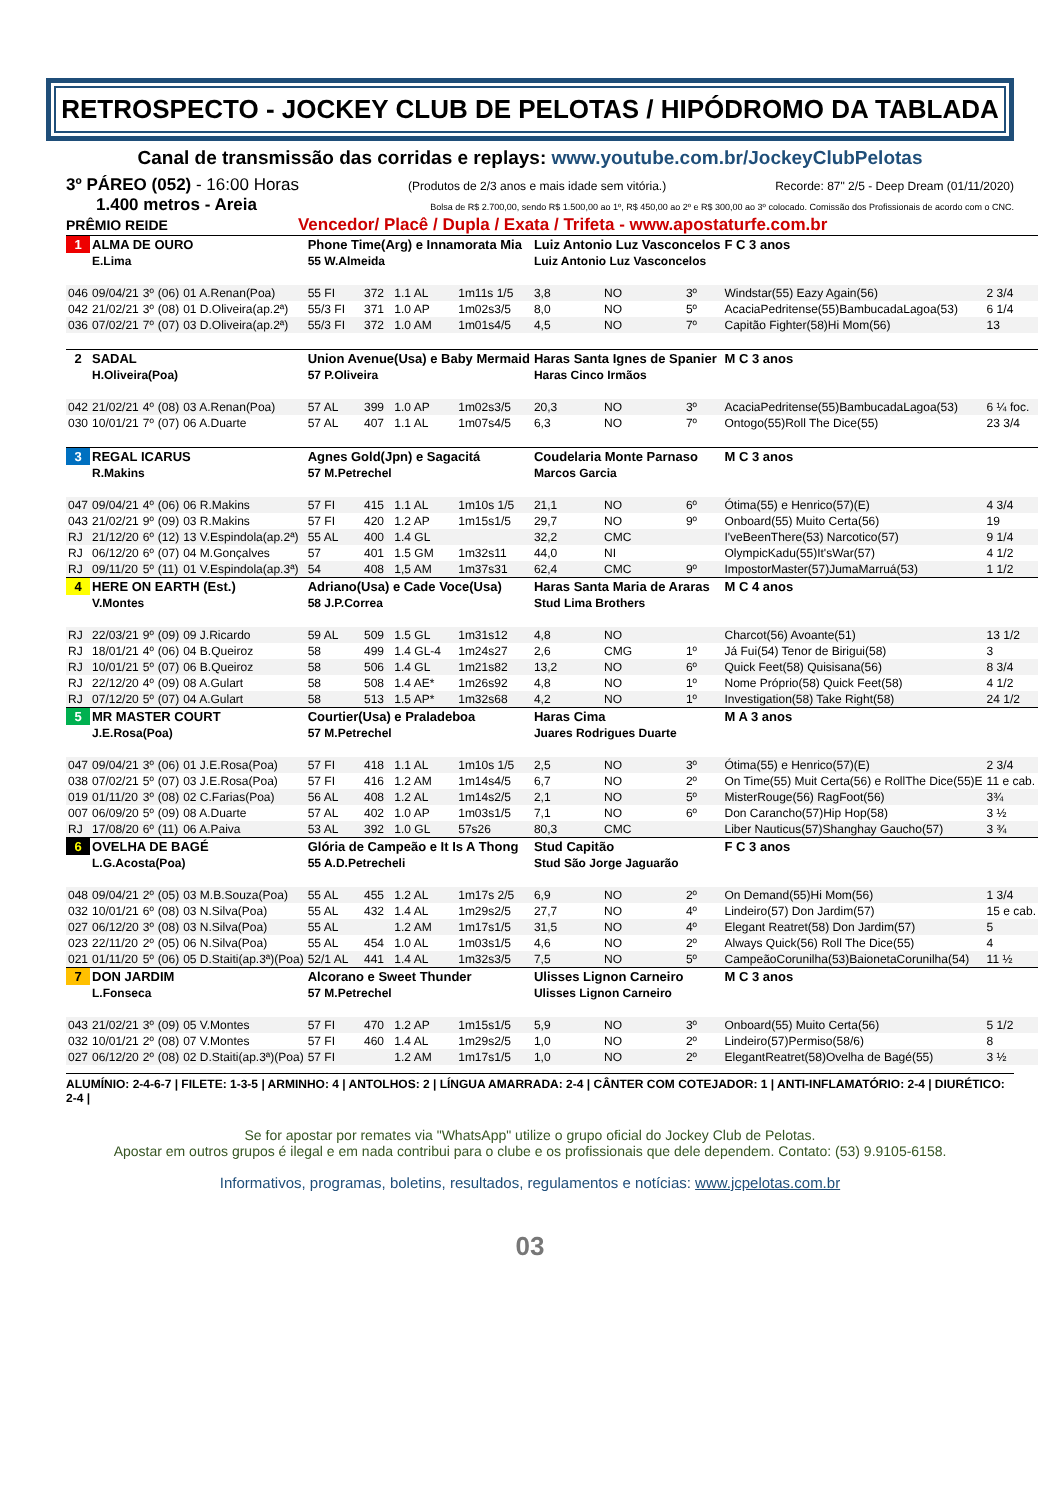RETROSPECTO - JOCKEY CLUB DE PELOTAS / HIPÓDROMO DA TABLADA
Canal de transmissão das corridas e replays: www.youtube.com.br/JockeyClubPelotas
3º PÁREO (052) - 16:00 Horas (Produtos de 2/3 anos e mais idade sem vitória.) Recorde: 87" 2/5 - Deep Dream (01/11/2020)
1.400 metros - Areia Bolsa de R$ 2.700,00, sendo R$ 1.500,00 ao 1º, R$ 450,00 ao 2º e R$ 300,00 ao 3º colocado. Comissão dos Profissionais de acordo com o CNC.
PRÊMIO REIDE Vencedor/ Placê / Dupla / Exata / Trifeta - www.apostaturfe.com.br
| 1 | ALMA DE OURO | | | | Phone Time(Arg) e Innamorata Mia | | | | Luiz Antonio Luz Vasconcelos | | | | F C 3 anos | |
| | E.Lima | | | | 55 W.Almeida | | | | Luiz Antonio Luz Vasconcelos | | | | | |
| 046 | 09/04/21 | 3º | (06) | 01 A.Renan(Poa) | 55 FI | 372 | 1.1 AL | 1m11s 1/5 | 3,8 | NO | 3º | Windstar(55) Eazy Again(56) | | 2 3/4 |
| 042 | 21/02/21 | 3º | (08) | 01 D.Oliveira(ap.2ª) | 55/3 FI | 371 | 1.0 AP | 1m02s3/5 | 8,0 | NO | 5º | AcaciaPedritense(55)BambucadaLagoa(53) | | 6 1/4 |
| 036 | 07/02/21 | 7º | (07) | 03 D.Oliveira(ap.2ª) | 55/3 FI | 372 | 1.0 AM | 1m01s4/5 | 4,5 | NO | 7º | Capitão Fighter(58)Hi Mom(56) | | 13 |
| 2 | SADAL | | | | Union Avenue(Usa) e Baby Mermaid | | | | Haras Santa Ignes de Spanier | | | | M C 3 anos | |
| | H.Oliveira(Poa) | | | | 57 P.Oliveira | | | | Haras Cinco Irmãos | | | | | |
| 042 | 21/02/21 | 4º | (08) | 03 A.Renan(Poa) | 57 AL | 399 | 1.0 AP | 1m02s3/5 | 20,3 | NO | 3º | AcaciaPedritense(55)BambucadaLagoa(53) | | 6 ¼ foc. |
| 030 | 10/01/21 | 7º | (07) | 06 A.Duarte | 57 AL | 407 | 1.1 AL | 1m07s4/5 | 6,3 | NO | 7º | Ontogo(55)Roll The Dice(55) | | 23 3/4 |
| 3 | REGAL ICARUS | | | | Agnes Gold(Jpn) e Sagacitá | | | | Coudelaria Monte Parnaso | | | | M C 3 anos | |
| | R.Makins | | | | 57 M.Petrechel | | | | Marcos Garcia | | | | | |
| 047 | 09/04/21 | 4º | (06) | 06 R.Makins | 57 FI | 415 | 1.1 AL | 1m10s 1/5 | 21,1 | NO | 6º | Ótima(55) e Henrico(57)(E) | | 4 3/4 |
| 043 | 21/02/21 | 9º | (09) | 03 R.Makins | 57 FI | 420 | 1.2 AP | 1m15s1/5 | 29,7 | NO | 9º | Onboard(55) Muito Certa(56) | | 19 |
| RJ | 21/12/20 | 6º | (12) | 13 V.Espindola(ap.2ª) | 55 AL | 400 | 1.4 GL | | 32,2 | CMC | | I'veBeenThere(53) Narcotico(57) | | 9 1/4 |
| RJ | 06/12/20 | 6º | (07) | 04 M.Gonçalves | 57 | 401 | 1.5 GM | 1m32s11 | 44,0 | NI | | OlympicKadu(55)It'sWar(57) | | 4 1/2 |
| RJ | 09/11/20 | 5º | (11) | 01 V.Espindola(ap.3ª) | 54 | 408 | 1,5 AM | 1m37s31 | 62,4 | CMC | 9º | ImpostorMaster(57)JumaMarruá(53) | | 1 1/2 |
| 4 | HERE ON EARTH (Est.) | | | | Adriano(Usa) e Cade Voce(Usa) | | | | Haras Santa Maria de Araras | | | | M C 4 anos | |
| | V.Montes | | | | 58 J.P.Correa | | | | Stud Lima Brothers | | | | | |
| RJ | 22/03/21 | 9º | (09) | 09 J.Ricardo | 59 AL | 509 | 1.5 GL | 1m31s12 | 4,8 | NO | | Charcot(56) Avoante(51) | | 13 1/2 |
| RJ | 18/01/21 | 4º | (06) | 04 B.Queiroz | 58 | 499 | 1.4 GL-4 | 1m24s27 | 2,6 | CMG | 1º | Já Fui(54) Tenor de Birigui(58) | | 3 |
| RJ | 10/01/21 | 5º | (07) | 06 B.Queiroz | 58 | 506 | 1.4 GL | 1m21s82 | 13,2 | NO | 6º | Quick Feet(58) Quisisana(56) | | 8 3/4 |
| RJ | 22/12/20 | 4º | (09) | 08 A.Gulart | 58 | 508 | 1.4 AE* | 1m26s92 | 4,8 | NO | 1º | Nome Próprio(58) Quick Feet(58) | | 4 1/2 |
| RJ | 07/12/20 | 5º | (07) | 04 A.Gulart | 58 | 513 | 1.5 AP* | 1m32s68 | 4,2 | NO | 1º | Investigation(58) Take Right(58) | | 24 1/2 |
| 5 | MR MASTER COURT | | | | Courtier(Usa) e Praladeboa | | | | Haras Cima | | | | M A 3 anos | |
| | J.E.Rosa(Poa) | | | | 57 M.Petrechel | | | | Juares Rodrigues Duarte | | | | | |
| 047 | 09/04/21 | 3º | (06) | 01 J.E.Rosa(Poa) | 57 FI | 418 | 1.1 AL | 1m10s 1/5 | 2,5 | NO | 3º | Ótima(55) e Henrico(57)(E) | | 2 3/4 |
| 038 | 07/02/21 | 5º | (07) | 03 J.E.Rosa(Poa) | 57 FI | 416 | 1.2 AM | 1m14s4/5 | 6,7 | NO | 2º | On Time(55) Muit Certa(56) e RollThe Dice(55)E | | 11 e cab. |
| 019 | 01/11/20 | 3º | (08) | 02 C.Farias(Poa) | 56 AL | 408 | 1.2 AL | 1m14s2/5 | 2,1 | NO | 5º | MisterRouge(56) RagFoot(56) | | 3¾ |
| 007 | 06/09/20 | 5º | (09) | 08 A.Duarte | 57 AL | 402 | 1.0 AP | 1m03s1/5 | 7,1 | NO | 6º | Don Caranchо(57)Hip Hop(58) | | 3 ½ |
| RJ | 17/08/20 | 6º | (11) | 06 A.Paiva | 53 AL | 392 | 1.0 GL | 57s26 | 80,3 | CMC | | Liber Nauticus(57)Shanghay Gaucho(57) | | 3 ¾ |
| 6 | OVELHA DE BAGÉ | | | | Glória de Campeão e It Is A Thong | | | | Stud Capitão | | | | F C 3 anos | |
| | L.G.Acosta(Poa) | | | | 55 A.D.Petrecheli | | | | Stud São Jorge Jaguarão | | | | | |
| 048 | 09/04/21 | 2º | (05) | 03 M.B.Souza(Poa) | 55 AL | 455 | 1.2 AL | 1m17s 2/5 | 6,9 | NO | 2º | On Demand(55)Hi Mom(56) | | 1 3/4 |
| 032 | 10/01/21 | 6º | (08) | 03 N.Silva(Poa) | 55 AL | 432 | 1.4 AL | 1m29s2/5 | 27,7 | NO | 4º | Lindeiro(57) Don Jardim(57) | | 15 e cab. |
| 027 | 06/12/20 | 3º | (08) | 03 N.Silva(Poa) | 55 AL | | 1.2 AM | 1m17s1/5 | 31,5 | NO | 4º | Elegant Reatret(58) Don Jardim(57) | | 5 |
| 023 | 22/11/20 | 2º | (05) | 06 N.Silva(Poa) | 55 AL | 454 | 1.0 AL | 1m03s1/5 | 4,6 | NO | 2º | Always Quick(56) Roll The Dice(55) | | 4 |
| 021 | 01/11/20 | 5º | (06) | 05 D.Staiti(ap.3ª)(Poa) | 52/1 AL | 441 | 1.4 AL | 1m32s3/5 | 7,5 | NO | 5º | CampeãoCorunilha(53)BaionetaCorunilha(54) | | 11 ½ |
| 7 | DON JARDIM | | | | Alcorano e Sweet Thunder | | | | Ulisses Lignon Carneiro | | | | M C 3 anos | |
| | L.Fonseca | | | | 57 M.Petrechel | | | | Ulisses Lignon Carneiro | | | | | |
| 043 | 21/02/21 | 3º | (09) | 05 V.Montes | 57 FI | 470 | 1.2 AP | 1m15s1/5 | 5,9 | NO | 3º | Onboard(55) Muito Certa(56) | | 5 1/2 |
| 032 | 10/01/21 | 2º | (08) | 07 V.Montes | 57 FI | 460 | 1.4 AL | 1m29s2/5 | 1,0 | NO | 2º | Lindeiro(57)Permiso(58/6) | | 8 |
| 027 | 06/12/20 | 2º | (08) | 02 D.Staiti(ap.3ª)(Poa) | 57 FI | | 1.2 AM | 1m17s1/5 | 1,0 | NO | 2º | ElegantReatret(58)Ovelha de Bagé(55) | | 3 ½ |
ALUMÍNIO: 2-4-6-7 | FILETE: 1-3-5 | ARMINHO: 4 | ANTOLHOS: 2 | LÍNGUA AMARRADA: 2-4 | CÂNTER COM COTEJADOR: 1 | ANTI-INFLAMATÓRIO: 2-4 | DIURÉTICO: 2-4 |
Se for apostar por remates via "WhatsApp" utilize o grupo oficial do Jockey Club de Pelotas.
Apostar em outros grupos é ilegal e em nada contribui para o clube e os profissionais que dele dependem. Contato: (53) 9.9105-6158.
Informativos, programas, boletins, resultados, regulamentos e notícias: www.jcpelotas.com.br
03